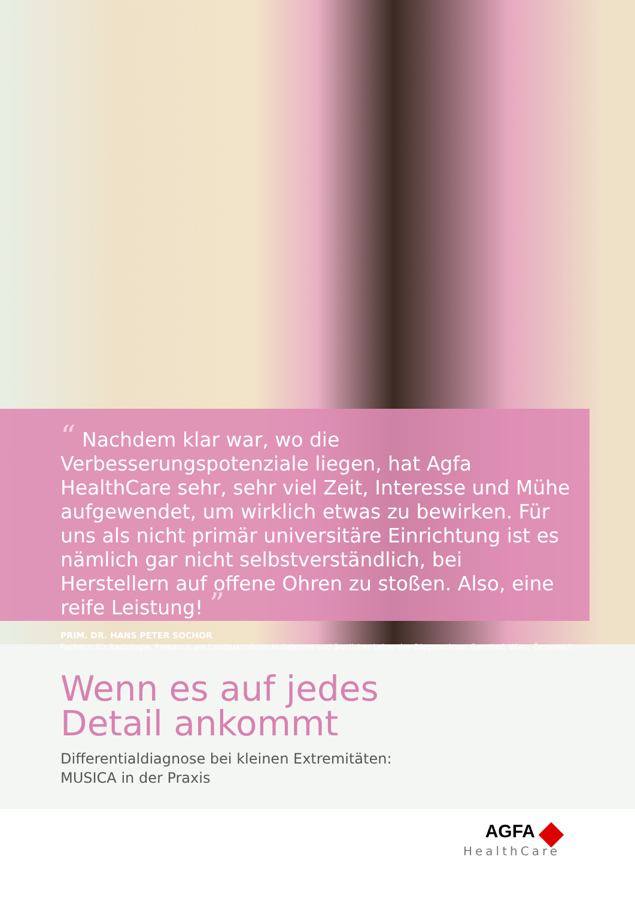“ Nachdem klar war, wo die Verbesserungspotenziale liegen, hat Agfa HealthCare sehr, sehr viel Zeit, Interesse und Mühe aufgewendet, um wirklich etwas zu bewirken. Für uns als nicht primär universitäre Einrichtung ist es nämlich gar nicht selbstverständlich, bei Herstellern auf offene Ohren zu stoßen. Also, eine reife Leistung! ”
PRIM. DR. HANS PETER SOCHOR
Facharzt für Radiologie, Primarius am Landesklinikum Hollabrunn und ärztlicher Leiter des Diagnosticum Gersthof, Wien, Österreich
Wenn es auf jedes
Detail ankommt
Differentialdiagnose bei kleinen Extremitäten:
MUSICA in der Praxis
AGFA
HealthCare